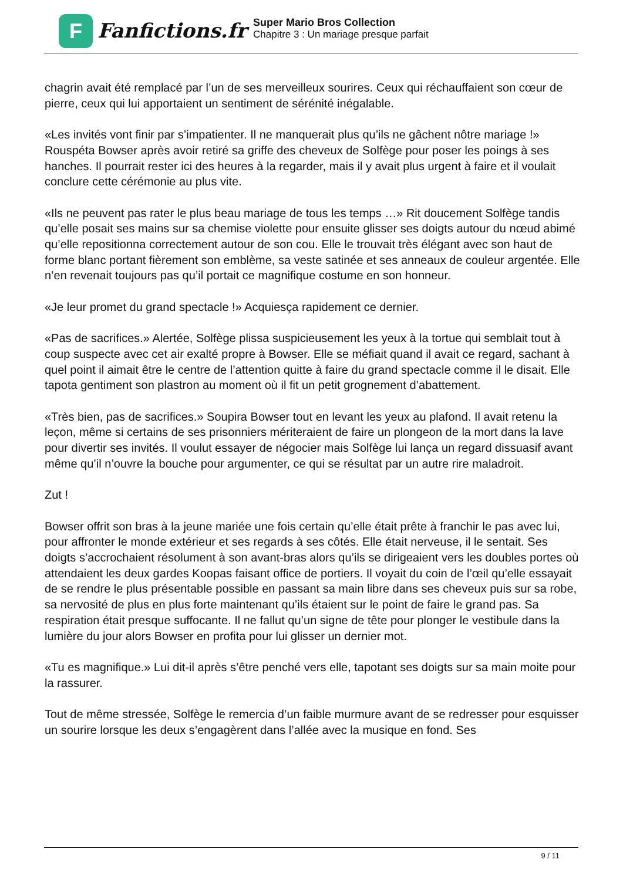F
Fanfictions.fr
Super Mario Bros Collection
Chapitre 3 : Un mariage presque parfait
chagrin avait été remplacé par l’un de ses merveilleux sourires. Ceux qui réchauffaient son cœur de pierre, ceux qui lui apportaient un sentiment de sérénité inégalable.
«Les invités vont finir par s’impatienter. Il ne manquerait plus qu’ils ne gâchent nôtre mariage !» Rouspéta Bowser après avoir retiré sa griffe des cheveux de Solfège pour poser les poings à ses hanches. Il pourrait rester ici des heures à la regarder, mais il y avait plus urgent à faire et il voulait conclure cette cérémonie au plus vite.
«Ils ne peuvent pas rater le plus beau mariage de tous les temps …» Rit doucement Solfège tandis qu’elle posait ses mains sur sa chemise violette pour ensuite glisser ses doigts autour du nœud abimé qu’elle repositionna correctement autour de son cou. Elle le trouvait très élégant avec son haut de forme blanc portant fièrement son emblème, sa veste satinée et ses anneaux de couleur argentée. Elle n’en revenait toujours pas qu’il portait ce magnifique costume en son honneur.
«Je leur promet du grand spectacle !» Acquiesça rapidement ce dernier.
«Pas de sacrifices.» Alertée, Solfège plissa suspicieusement les yeux à la tortue qui semblait tout à coup suspecte avec cet air exalté propre à Bowser. Elle se méfiait quand il avait ce regard, sachant à quel point il aimait être le centre de l’attention quitte à faire du grand spectacle comme il le disait. Elle tapota gentiment son plastron au moment où il fit un petit grognement d’abattement.
«Très bien, pas de sacrifices.» Soupira Bowser tout en levant les yeux au plafond. Il avait retenu la leçon, même si certains de ses prisonniers mériteraient de faire un plongeon de la mort dans la lave pour divertir ses invités. Il voulut essayer de négocier mais Solfège lui lança un regard dissuasif avant même qu’il n’ouvre la bouche pour argumenter, ce qui se résultat par un autre rire maladroit.
Zut !
Bowser offrit son bras à la jeune mariée une fois certain qu’elle était prête à franchir le pas avec lui, pour affronter le monde extérieur et ses regards à ses côtés. Elle était nerveuse, il le sentait. Ses doigts s’accrochaient résolument à son avant-bras alors qu’ils se dirigeaient vers les doubles portes où attendaient les deux gardes Koopas faisant office de portiers. Il voyait du coin de l’œil qu’elle essayait de se rendre le plus présentable possible en passant sa main libre dans ses cheveux puis sur sa robe, sa nervosité de plus en plus forte maintenant qu’ils étaient sur le point de faire le grand pas. Sa respiration était presque suffocante. Il ne fallut qu’un signe de tête pour plonger le vestibule dans la lumière du jour alors Bowser en profita pour lui glisser un dernier mot.
«Tu es magnifique.» Lui dit-il après s’être penché vers elle, tapotant ses doigts sur sa main moite pour la rassurer.
Tout de même stressée, Solfège le remercia d’un faible murmure avant de se redresser pour esquisser un sourire lorsque les deux s’engagèrent dans l’allée avec la musique en fond. Ses
9 / 11